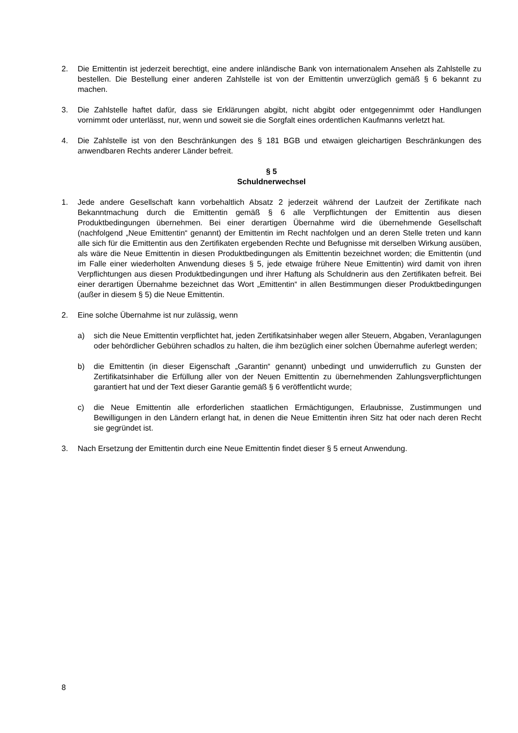2. Die Emittentin ist jederzeit berechtigt, eine andere inländische Bank von internationalem Ansehen als Zahlstelle zu bestellen. Die Bestellung einer anderen Zahlstelle ist von der Emittentin unverzüglich gemäß § 6 bekannt zu machen.
3. Die Zahlstelle haftet dafür, dass sie Erklärungen abgibt, nicht abgibt oder entgegennimmt oder Handlungen vornimmt oder unterlässt, nur, wenn und soweit sie die Sorgfalt eines ordentlichen Kaufmanns verletzt hat.
4. Die Zahlstelle ist von den Beschränkungen des § 181 BGB und etwaigen gleichartigen Beschränkungen des anwendbaren Rechts anderer Länder befreit.
§ 5
Schuldnerwechsel
1. Jede andere Gesellschaft kann vorbehaltlich Absatz 2 jederzeit während der Laufzeit der Zertifikate nach Bekanntmachung durch die Emittentin gemäß § 6 alle Verpflichtungen der Emittentin aus diesen Produktbedingungen übernehmen. Bei einer derartigen Übernahme wird die übernehmende Gesellschaft (nachfolgend „Neue Emittentin“ genannt) der Emittentin im Recht nachfolgen und an deren Stelle treten und kann alle sich für die Emittentin aus den Zertifikaten ergebenden Rechte und Befugnisse mit derselben Wirkung ausüben, als wäre die Neue Emittentin in diesen Produktbedingungen als Emittentin bezeichnet worden; die Emittentin (und im Falle einer wiederholten Anwendung dieses § 5, jede etwaige frühere Neue Emittentin) wird damit von ihren Verpflichtungen aus diesen Produktbedingungen und ihrer Haftung als Schuldnerin aus den Zertifikaten befreit. Bei einer derartigen Übernahme bezeichnet das Wort „Emittentin“ in allen Bestimmungen dieser Produktbedingungen (außer in diesem § 5) die Neue Emittentin.
2. Eine solche Übernahme ist nur zulässig, wenn
a) sich die Neue Emittentin verpflichtet hat, jeden Zertifikatsinhaber wegen aller Steuern, Abgaben, Veranlagungen oder behördlicher Gebühren schadlos zu halten, die ihm bezüglich einer solchen Übernahme auferlegt werden;
b) die Emittentin (in dieser Eigenschaft „Garantin“ genannt) unbedingt und unwiderruflich zu Gunsten der Zertifikatsinhaber die Erfüllung aller von der Neuen Emittentin zu übernehmenden Zahlungsverpflichtungen garantiert hat und der Text dieser Garantie gemäß § 6 veröffentlicht wurde;
c) die Neue Emittentin alle erforderlichen staatlichen Ermächtigungen, Erlaubnisse, Zustimmungen und Bewilligungen in den Ländern erlangt hat, in denen die Neue Emittentin ihren Sitz hat oder nach deren Recht sie gegründet ist.
3. Nach Ersetzung der Emittentin durch eine Neue Emittentin findet dieser § 5 erneut Anwendung.
8